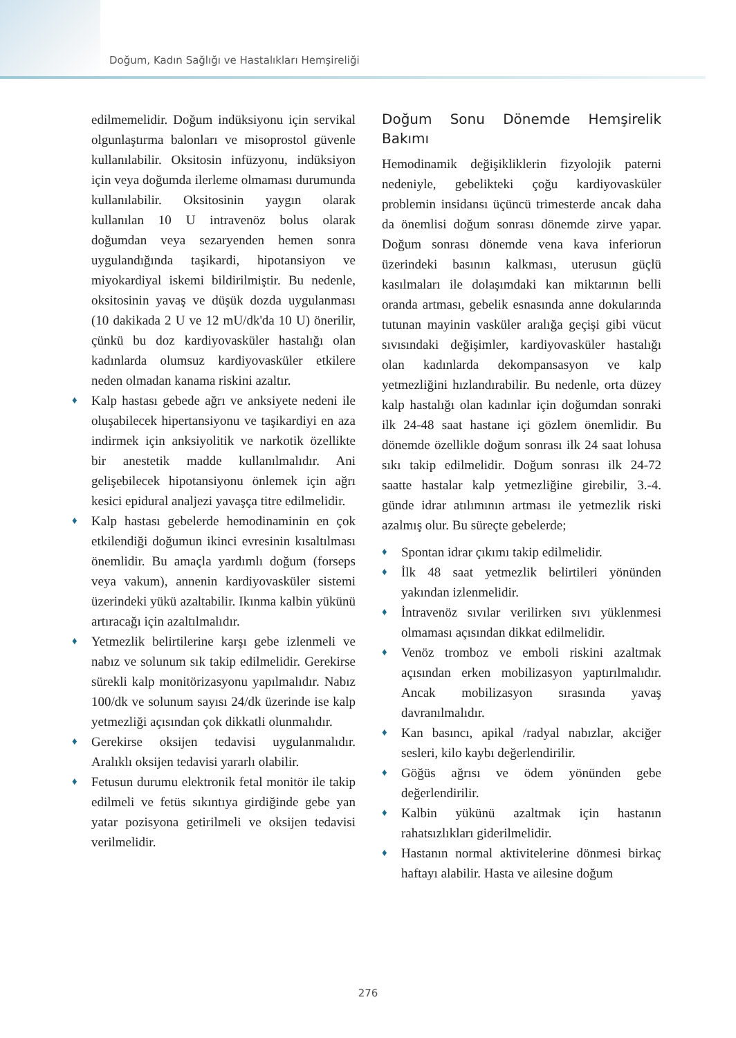Doğum, Kadın Sağlığı ve Hastalıkları Hemşireliği
edilmemelidir. Doğum indüksiyonu için servikal olgunlaştırma balonları ve misoprostol güvenle kullanılabilir. Oksitosin infüzyonu, indüksiyon için veya doğumda ilerleme olmaması durumunda kullanılabilir. Oksitosinin yaygın olarak kullanılan 10 U intravenöz bolus olarak doğumdan veya sezaryenden hemen sonra uygulandığında taşikardi, hipotansiyon ve miyokardiyal iskemi bildirilmiştir. Bu nedenle, oksitosinin yavaş ve düşük dozda uygulanması (10 dakikada 2 U ve 12 mU/dk'da 10 U) önerilir, çünkü bu doz kardiyovasküler hastalığı olan kadınlarda olumsuz kardiyovasküler etkilere neden olmadan kanama riskini azaltır.
♦ Kalp hastası gebede ağrı ve anksiyete nedeni ile oluşabilecek hipertansiyonu ve taşikardiyi en aza indirmek için anksiyolitik ve narkotik özellikte bir anestetik madde kullanılmalıdır. Ani gelişebilecek hipotansiyonu önlemek için ağrı kesici epidural analjezi yavaşça titre edilmelidir.
♦ Kalp hastası gebelerde hemodinaminin en çok etkilendiği doğumun ikinci evresinin kısaltılması önemlidir. Bu amaçla yardımlı doğum (forseps veya vakum), annenin kardiyovasküler sistemi üzerindeki yükü azaltabilir. Ikınma kalbin yükünü artıracağı için azaltılmalıdır.
♦ Yetmezlik belirtilerine karşı gebe izlenmeli ve nabız ve solunum sık takip edilmelidir. Gerekirse sürekli kalp monitörizasyonu yapılmalıdır. Nabız 100/dk ve solunum sayısı 24/dk üzerinde ise kalp yetmezliği açısından çok dikkatli olunmalıdır.
♦ Gerekirse oksijen tedavisi uygulanmalıdır. Aralıklı oksijen tedavisi yararlı olabilir.
♦ Fetusun durumu elektronik fetal monitör ile takip edilmeli ve fetüs sıkıntıya girdiğinde gebe yan yatar pozisyona getirilmeli ve oksijen tedavisi verilmelidir.
Doğum Sonu Dönemde Hemşirelik Bakımı
Hemodinamik değişikliklerin fizyolojik paterni nedeniyle, gebelikteki çoğu kardiyovasküler problemin insidansı üçüncü trimesterde ancak daha da önemlisi doğum sonrası dönemde zirve yapar. Doğum sonrası dönemde vena kava inferiorun üzerindeki basının kalkması, uterusun güçlü kasılmaları ile dolaşımdaki kan miktarının belli oranda artması, gebelik esnasında anne dokularında tutunan mayinin vasküler aralığa geçişi gibi vücut sıvısındaki değişimler, kardiyovasküler hastalığı olan kadınlarda dekompansasyon ve kalp yetmezliğini hızlandırabilir. Bu nedenle, orta düzey kalp hastalığı olan kadınlar için doğumdan sonraki ilk 24-48 saat hastane içi gözlem önemlidir. Bu dönemde özellikle doğum sonrası ilk 24 saat lohusa sıkı takip edilmelidir. Doğum sonrası ilk 24-72 saatte hastalar kalp yetmezliğine girebilir, 3.-4. günde idrar atılımının artması ile yetmezlik riski azalmış olur. Bu süreçte gebelerde;
♦ Spontan idrar çıkımı takip edilmelidir.
♦ İlk 48 saat yetmezlik belirtileri yönünden yakından izlenmelidir.
♦ İntravenöz sıvılar verilirken sıvı yüklenmesi olmaması açısından dikkat edilmelidir.
♦ Venöz tromboz ve emboli riskini azaltmak açısından erken mobilizasyon yaptırılmalıdır. Ancak mobilizasyon sırasında yavaş davranılmalıdır.
♦ Kan basıncı, apikal /radyal nabızlar, akciğer sesleri, kilo kaybı değerlendirilir.
♦ Göğüs ağrısı ve ödem yönünden gebe değerlendirilir.
♦ Kalbin yükünü azaltmak için hastanın rahatsızlıkları giderilmelidir.
♦ Hastanın normal aktivitelerine dönmesi birkaç haftayı alabilir. Hasta ve ailesine doğum
276